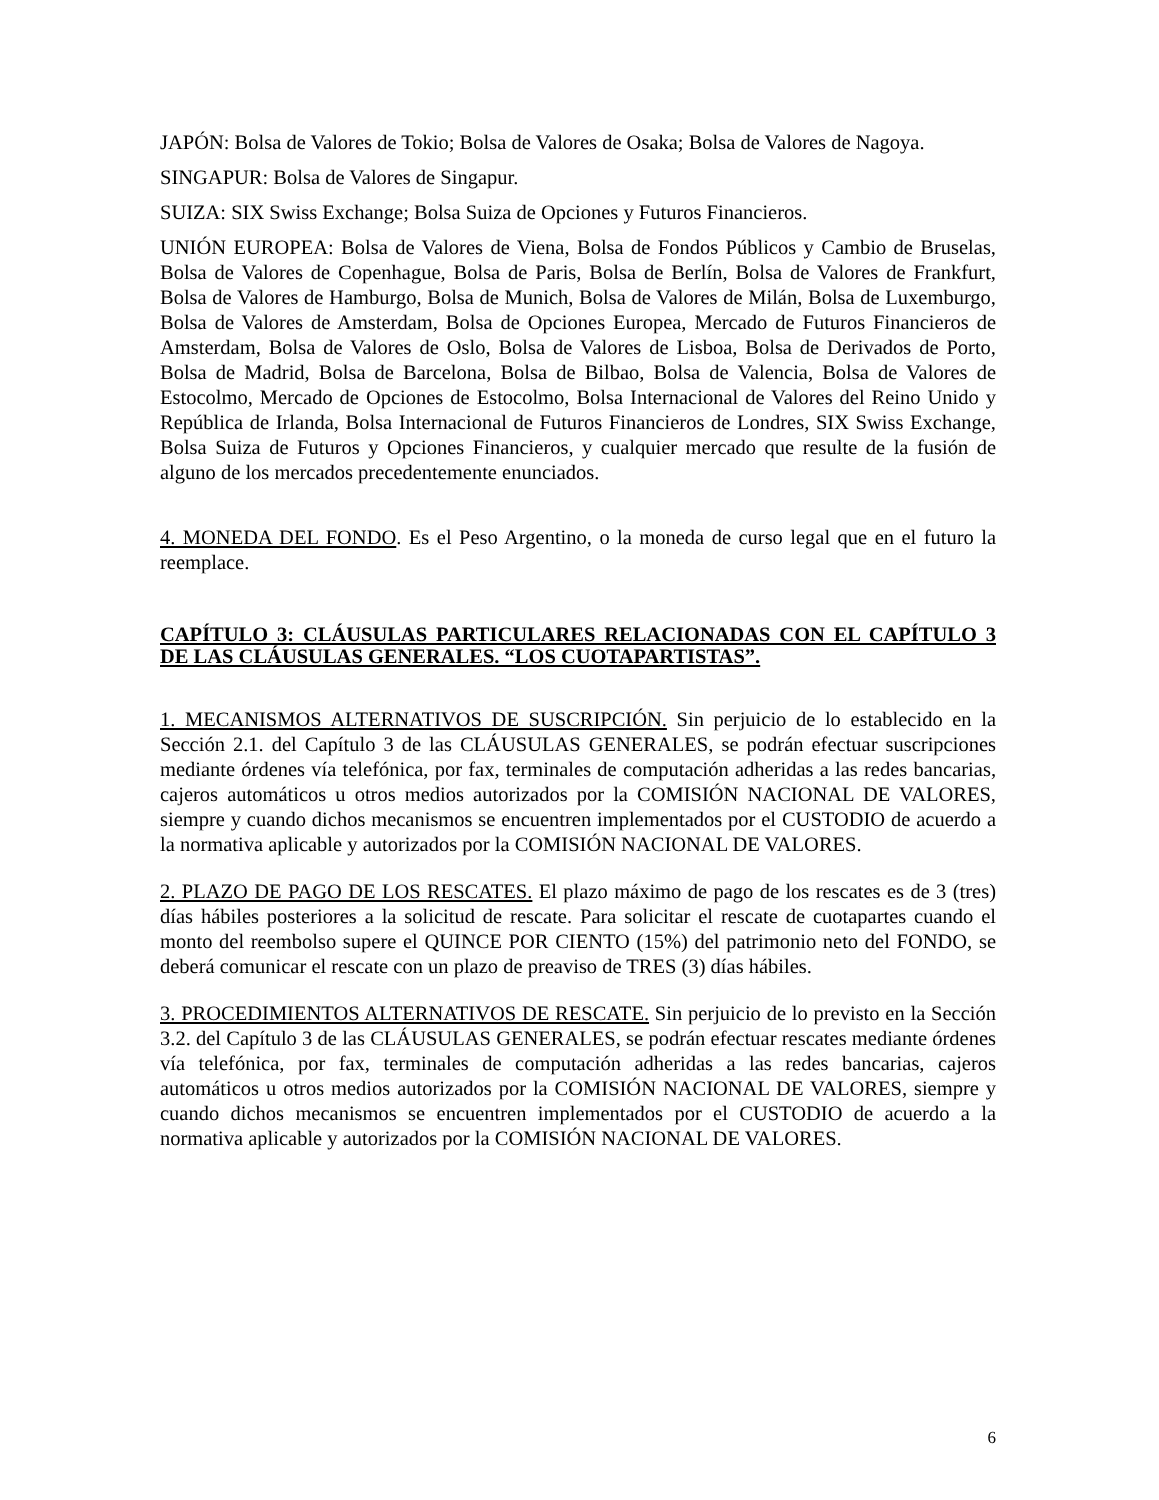JAPÓN: Bolsa de Valores de Tokio; Bolsa de Valores de Osaka; Bolsa de Valores de Nagoya.
SINGAPUR: Bolsa de Valores de Singapur.
SUIZA: SIX Swiss Exchange; Bolsa Suiza de Opciones y Futuros Financieros.
UNIÓN EUROPEA: Bolsa de Valores de Viena, Bolsa de Fondos Públicos y Cambio de Bruselas, Bolsa de Valores de Copenhague, Bolsa de Paris, Bolsa de Berlín, Bolsa de Valores de Frankfurt, Bolsa de Valores de Hamburgo, Bolsa de Munich, Bolsa de Valores de Milán, Bolsa de Luxemburgo, Bolsa de Valores de Amsterdam, Bolsa de Opciones Europea, Mercado de Futuros Financieros de Amsterdam, Bolsa de Valores de Oslo, Bolsa de Valores de Lisboa, Bolsa de Derivados de Porto, Bolsa de Madrid, Bolsa de Barcelona, Bolsa de Bilbao, Bolsa de Valencia, Bolsa de Valores de Estocolmo, Mercado de Opciones de Estocolmo, Bolsa Internacional de Valores del Reino Unido y República de Irlanda, Bolsa Internacional de Futuros Financieros de Londres, SIX Swiss Exchange, Bolsa Suiza de Futuros y Opciones Financieros, y cualquier mercado que resulte de la fusión de alguno de los mercados precedentemente enunciados.
4. MONEDA DEL FONDO. Es el Peso Argentino, o la moneda de curso legal que en el futuro la reemplace.
CAPÍTULO 3: CLÁUSULAS PARTICULARES RELACIONADAS CON EL CAPÍTULO 3 DE LAS CLÁUSULAS GENERALES. “LOS CUOTAPARTISTAS”.
1. MECANISMOS ALTERNATIVOS DE SUSCRIPCIÓN. Sin perjuicio de lo establecido en la Sección 2.1. del Capítulo 3 de las CLÁUSULAS GENERALES, se podrán efectuar suscripciones mediante órdenes vía telefónica, por fax, terminales de computación adheridas a las redes bancarias, cajeros automáticos u otros medios autorizados por la COMISIÓN NACIONAL DE VALORES, siempre y cuando dichos mecanismos se encuentren implementados por el CUSTODIO de acuerdo a la normativa aplicable y autorizados por la COMISIÓN NACIONAL DE VALORES.
2. PLAZO DE PAGO DE LOS RESCATES. El plazo máximo de pago de los rescates es de 3 (tres) días hábiles posteriores a la solicitud de rescate. Para solicitar el rescate de cuotapartes cuando el monto del reembolso supere el QUINCE POR CIENTO (15%) del patrimonio neto del FONDO, se deberá comunicar el rescate con un plazo de preaviso de TRES (3) días hábiles.
3. PROCEDIMIENTOS ALTERNATIVOS DE RESCATE. Sin perjuicio de lo previsto en la Sección 3.2. del Capítulo 3 de las CLÁUSULAS GENERALES, se podrán efectuar rescates mediante órdenes vía telefónica, por fax, terminales de computación adheridas a las redes bancarias, cajeros automáticos u otros medios autorizados por la COMISIÓN NACIONAL DE VALORES, siempre y cuando dichos mecanismos se encuentren implementados por el CUSTODIO de acuerdo a la normativa aplicable y autorizados por la COMISIÓN NACIONAL DE VALORES.
6